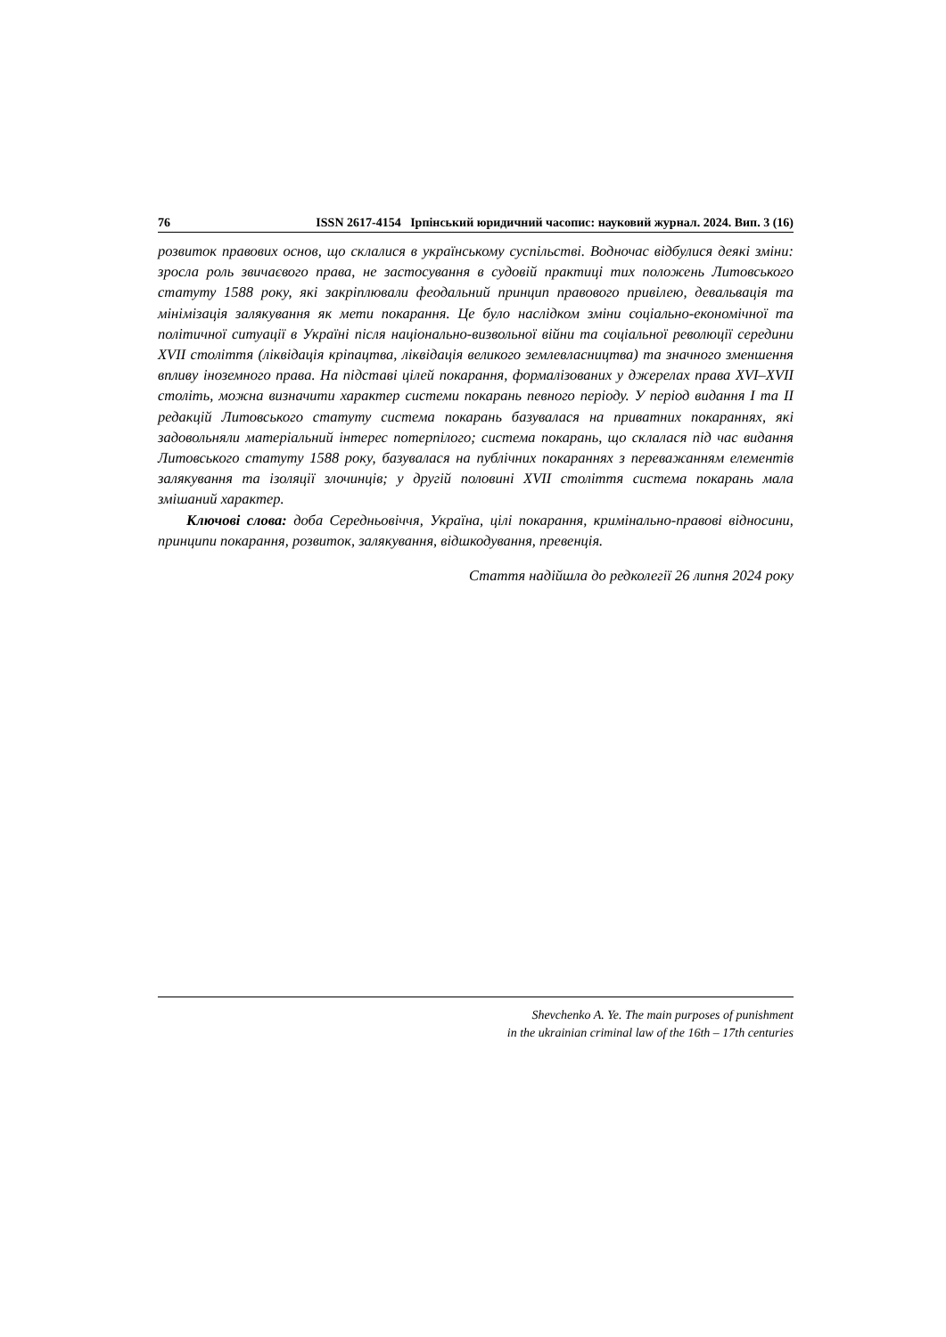76 ISSN 2617-4154 Ірпінський юридичний часопис: науковий журнал. 2024. Вип. 3 (16)
розвиток правових основ, що склалися в українському суспільстві. Водночас відбулися деякі зміни: зросла роль звичаєвого права, не застосування в судовій практиці тих положень Литовського статуту 1588 року, які закріплювали феодальний принцип правового привілею, девальвація та мінімізація залякування як мети покарання. Це було наслідком зміни соціально-економічної та політичної ситуації в Україні після національно-визвольної війни та соціальної революції середини XVII століття (ліквідація кріпацтва, ліквідація великого землевласництва) та значного зменшення впливу іноземного права. На підставі цілей покарання, формалізованих у джерелах права XVI–XVII століть, можна визначити характер системи покарань певного періоду. У період видання I та II редакцій Литовського статуту система покарань базувалася на приватних покараннях, які задовольняли матеріальний інтерес потерпілого; система покарань, що склалася під час видання Литовського статуту 1588 року, базувалася на публічних покараннях з переважанням елементів залякування та ізоляції злочинців; у другій половині XVII століття система покарань мала змішаний характер.
Ключові слова: доба Середньовіччя, Україна, цілі покарання, кримінально-правові відносини, принципи покарання, розвиток, залякування, відшкодування, превенція.
Стаття надійшла до редколегії 26 липня 2024 року
Shevchenko A. Ye. The main purposes of punishment
in the ukrainian criminal law of the 16th – 17th centuries